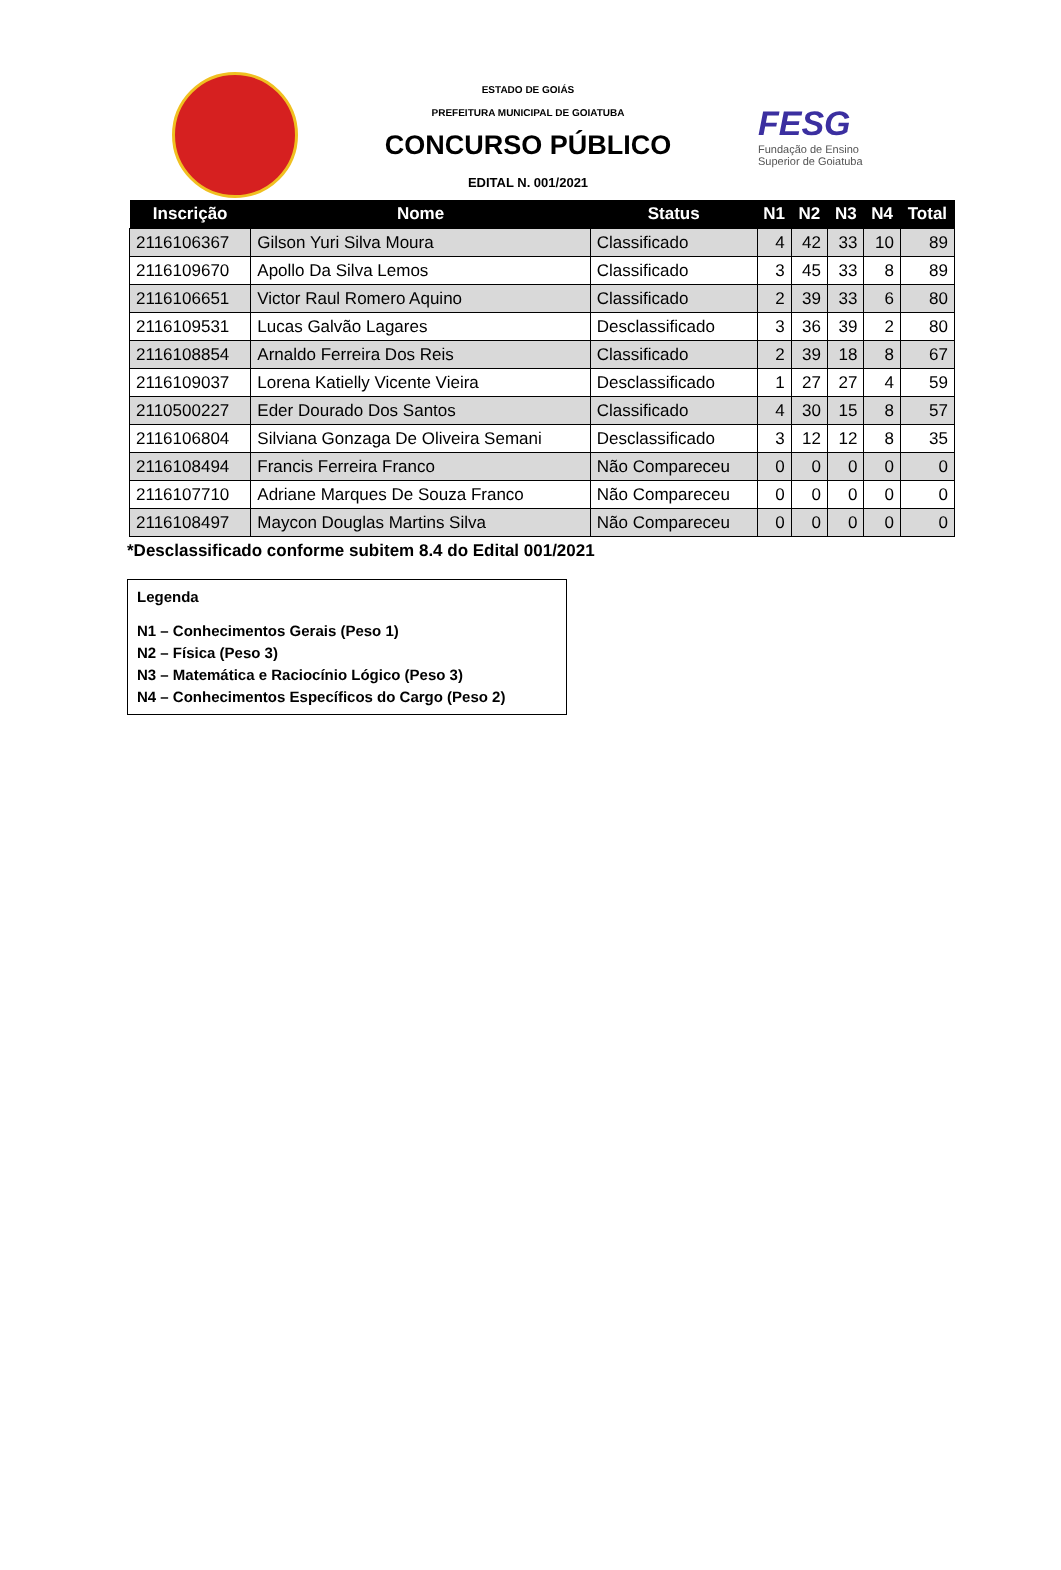ESTADO DE GOIÁS
PREFEITURA MUNICIPAL DE GOIATUBA
CONCURSO PÚBLICO
EDITAL N. 001/2021
FESG
Fundação de Ensino
Superior de Goiatuba
| Inscrição | Nome | Status | N1 | N2 | N3 | N4 | Total |
| --- | --- | --- | --- | --- | --- | --- | --- |
| 2116106367 | Gilson Yuri Silva Moura | Classificado | 4 | 42 | 33 | 10 | 89 |
| 2116109670 | Apollo Da Silva Lemos | Classificado | 3 | 45 | 33 | 8 | 89 |
| 2116106651 | Victor Raul Romero Aquino | Classificado | 2 | 39 | 33 | 6 | 80 |
| 2116109531 | Lucas Galvão Lagares | Desclassificado | 3 | 36 | 39 | 2 | 80 |
| 2116108854 | Arnaldo Ferreira Dos Reis | Classificado | 2 | 39 | 18 | 8 | 67 |
| 2116109037 | Lorena Katielly Vicente Vieira | Desclassificado | 1 | 27 | 27 | 4 | 59 |
| 2110500227 | Eder Dourado Dos Santos | Classificado | 4 | 30 | 15 | 8 | 57 |
| 2116106804 | Silviana Gonzaga De Oliveira Semani | Desclassificado | 3 | 12 | 12 | 8 | 35 |
| 2116108494 | Francis Ferreira Franco | Não Compareceu | 0 | 0 | 0 | 0 | 0 |
| 2116107710 | Adriane Marques De Souza Franco | Não Compareceu | 0 | 0 | 0 | 0 | 0 |
| 2116108497 | Maycon Douglas Martins Silva | Não Compareceu | 0 | 0 | 0 | 0 | 0 |
*Desclassificado conforme subitem 8.4 do Edital 001/2021
Legenda
N1 – Conhecimentos Gerais (Peso 1)
N2 – Física (Peso 3)
N3 – Matemática e Raciocínio Lógico (Peso 3)
N4 – Conhecimentos Específicos do Cargo (Peso 2)